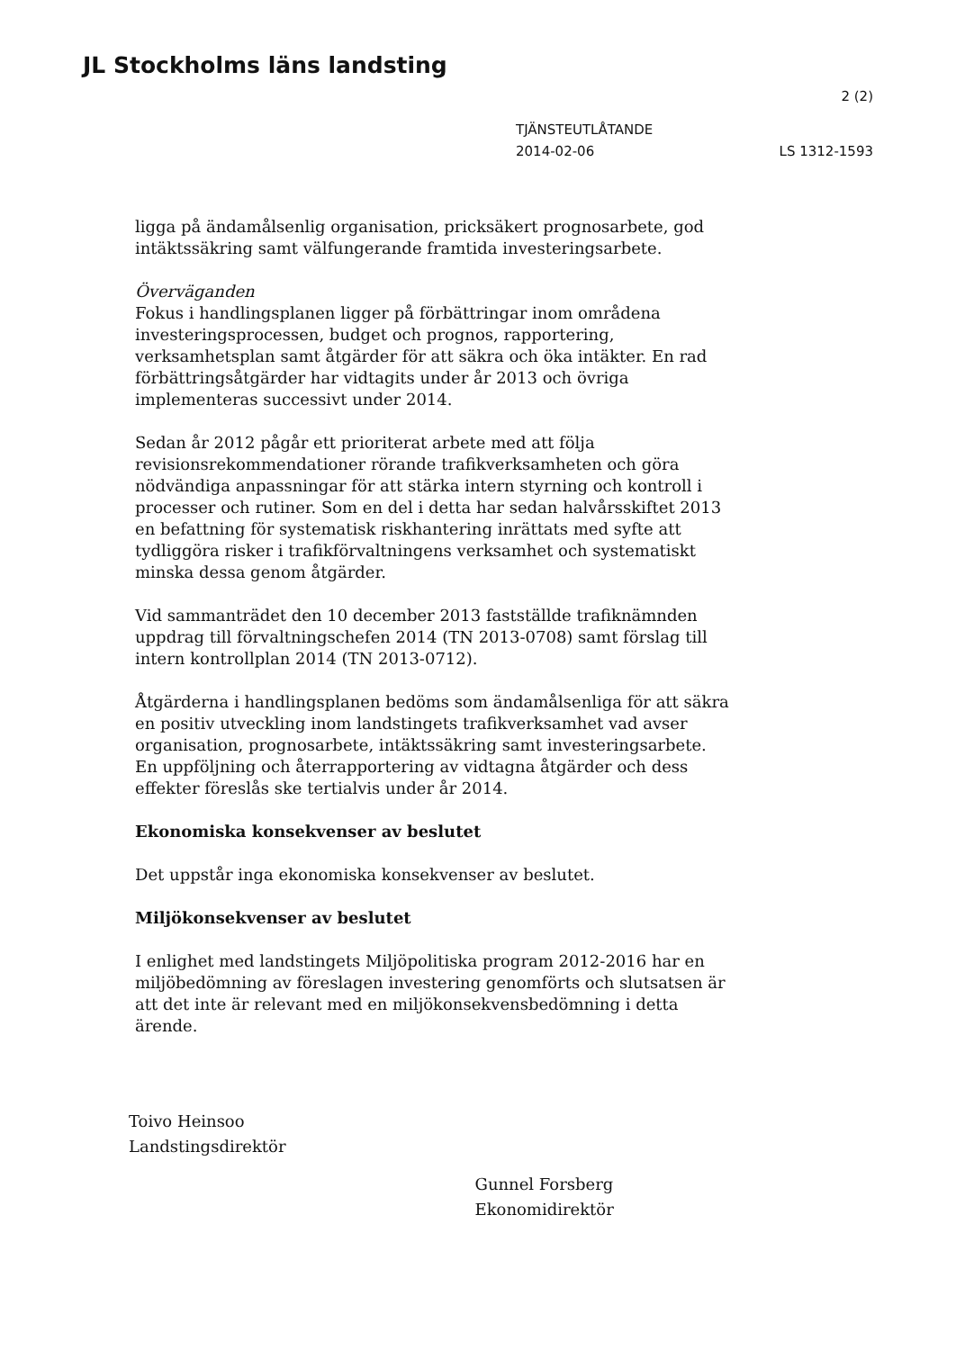JL Stockholms läns landsting
2 (2)
TJÄNSTEUTLÅTANDE
2014-02-06
LS 1312-1593
ligga på ändamålsenlig organisation, pricksäkert prognosarbete, god intäktssäkring samt välfungerande framtida investeringsarbete.
Överväganden
Fokus i handlingsplanen ligger på förbättringar inom områdena investeringsprocessen, budget och prognos, rapportering, verksamhetsplan samt åtgärder för att säkra och öka intäkter. En rad förbättringsåtgärder har vidtagits under år 2013 och övriga implementeras successivt under 2014.
Sedan år 2012 pågår ett prioriterat arbete med att följa revisionsrekommendationer rörande trafikverksamheten och göra nödvändiga anpassningar för att stärka intern styrning och kontroll i processer och rutiner. Som en del i detta har sedan halvårsskiftet 2013 en befattning för systematisk riskhantering inrättats med syfte att tydliggöra risker i trafikförvaltningens verksamhet och systematiskt minska dessa genom åtgärder.
Vid sammanträdet den 10 december 2013 fastställde trafiknämnden uppdrag till förvaltningschefen 2014 (TN 2013-0708) samt förslag till intern kontrollplan 2014 (TN 2013-0712).
Åtgärderna i handlingsplanen bedöms som ändamålsenliga för att säkra en positiv utveckling inom landstingets trafikverksamhet vad avser organisation, prognosarbete, intäktssäkring samt investeringsarbete. En uppföljning och återrapportering av vidtagna åtgärder och dess effekter föreslås ske tertialvis under år 2014.
Ekonomiska konsekvenser av beslutet
Det uppstår inga ekonomiska konsekvenser av beslutet.
Miljökonsekvenser av beslutet
I enlighet med landstingets Miljöpolitiska program 2012-2016 har en miljöbedömning av föreslagen investering genomförts och slutsatsen är att det inte är relevant med en miljökonsekvensbedömning i detta ärende.
Toivo Heinsoo
Landstingsdirektör
Gunnel Forsberg
Ekonomidirektör